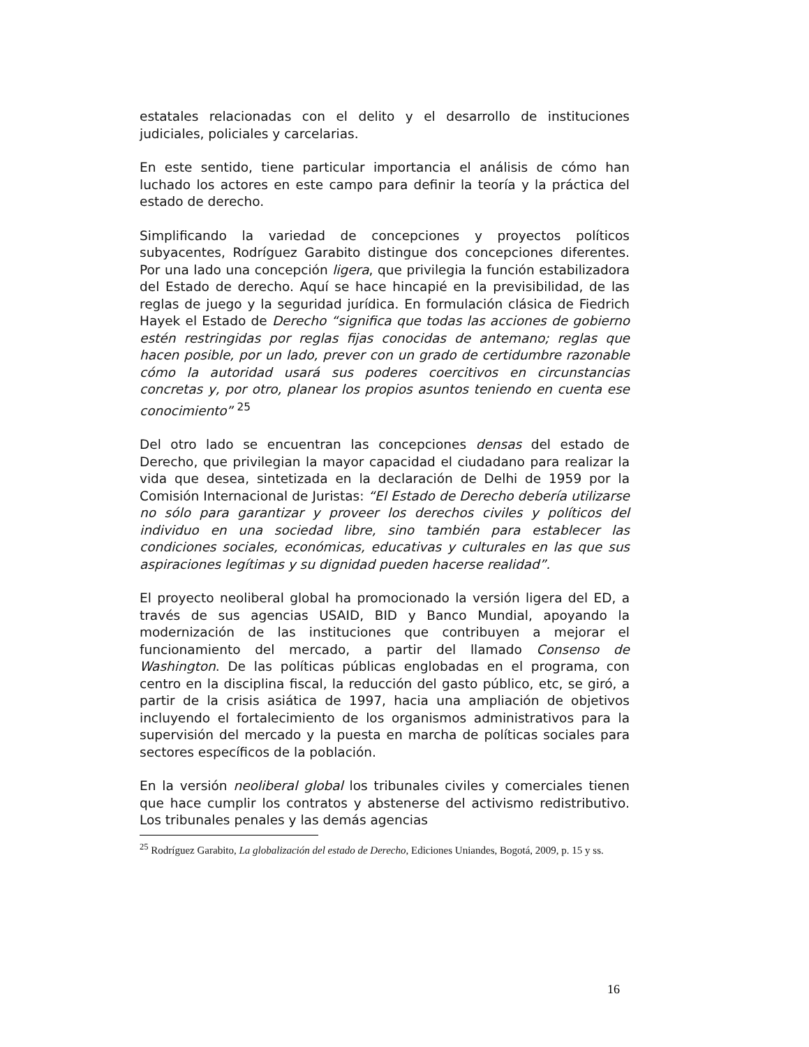estatales relacionadas con el delito y el desarrollo de instituciones judiciales, policiales y carcelarias.
En este sentido, tiene particular importancia el análisis de cómo han luchado los actores en este campo para definir la teoría y la práctica del estado de derecho.
Simplificando la variedad de concepciones y proyectos políticos subyacentes, Rodríguez Garabito distingue dos concepciones diferentes. Por una lado una concepción ligera, que privilegia la función estabilizadora del Estado de derecho. Aquí se hace hincapié en la previsibilidad, de las reglas de juego y la seguridad jurídica. En formulación clásica de Fiedrich Hayek el Estado de Derecho “significa que todas las acciones de gobierno estén restringidas por reglas fijas conocidas de antemano; reglas que hacen posible, por un lado, prever con un grado de certidumbre razonable cómo la autoridad usará sus poderes coercitivos en circunstancias concretas y, por otro, planear los propios asuntos teniendo en cuenta ese conocimiento” <sup>25</sup>
Del otro lado se encuentran las concepciones densas del estado de Derecho, que privilegian la mayor capacidad el ciudadano para realizar la vida que desea, sintetizada en la declaración de Delhi de 1959 por la Comisión Internacional de Juristas: “El Estado de Derecho debería utilizarse no sólo para garantizar y proveer los derechos civiles y políticos del individuo en una sociedad libre, sino también para establecer las condiciones sociales, económicas, educativas y culturales en las que sus aspiraciones legítimas y su dignidad pueden hacerse realidad”.
El proyecto neoliberal global ha promocionado la versión ligera del ED, a través de sus agencias USAID, BID y Banco Mundial, apoyando la modernización de las instituciones que contribuyen a mejorar el funcionamiento del mercado, a partir del llamado Consenso de Washington. De las políticas públicas englobadas en el programa, con centro en la disciplina fiscal, la reducción del gasto público, etc, se giró, a partir de la crisis asiática de 1997, hacia una ampliación de objetivos incluyendo el fortalecimiento de los organismos administrativos para la supervisión del mercado y la puesta en marcha de políticas sociales para sectores específicos de la población.
En la versión neoliberal global los tribunales civiles y comerciales tienen que hace cumplir los contratos y abstenerse del activismo redistributivo. Los tribunales penales y las demás agencias
<sup>25</sup> Rodríguez Garabito, La globalización del estado de Derecho, Ediciones Uniandes, Bogotá, 2009, p. 15 y ss.
16